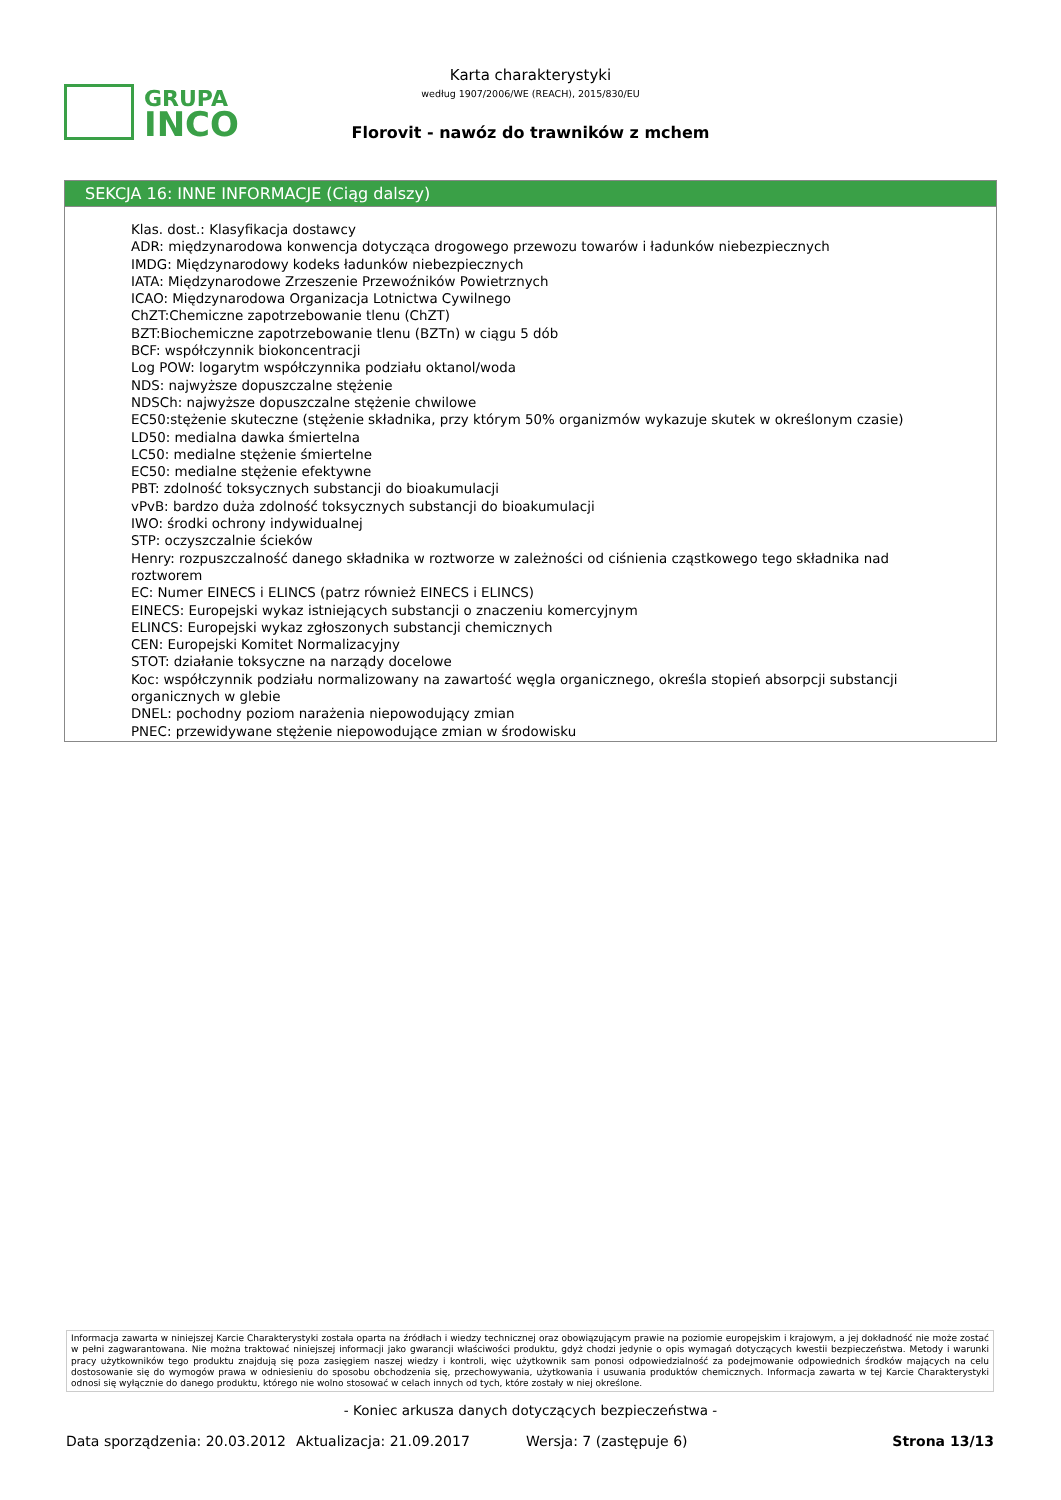GRUPA
INCO
Karta charakterystyki
według 1907/2006/WE (REACH), 2015/830/EU
Florovit - nawóz do trawników z mchem
SEKCJA 16: INNE INFORMACJE (Ciąg dalszy)
Klas. dost.: Klasyfikacja dostawcy
ADR: międzynarodowa konwencja dotycząca drogowego przewozu towarów i ładunków niebezpiecznych
IMDG: Międzynarodowy kodeks ładunków niebezpiecznych
IATA: Międzynarodowe Zrzeszenie Przewoźników Powietrznych
ICAO: Międzynarodowa Organizacja Lotnictwa Cywilnego
ChZT:Chemiczne zapotrzebowanie tlenu (ChZT)
BZT:Biochemiczne zapotrzebowanie tlenu (BZTn) w ciągu 5 dób
BCF: współczynnik biokoncentracji
Log POW: logarytm współczynnika podziału oktanol/woda
NDS: najwyższe dopuszczalne stężenie
NDSCh: najwyższe dopuszczalne stężenie chwilowe
EC50:stężenie skuteczne (stężenie składnika, przy którym 50% organizmów wykazuje skutek w określonym czasie)
LD50: medialna dawka śmiertelna
LC50: medialne stężenie śmiertelne
EC50: medialne stężenie efektywne
PBT: zdolność toksycznych substancji do bioakumulacji
vPvB: bardzo duża zdolność toksycznych substancji do bioakumulacji
IWO: środki ochrony indywidualnej
STP: oczyszczalnie ścieków
Henry: rozpuszczalność danego składnika w roztworze w zależności od ciśnienia cząstkowego tego składnika nad roztworem
EC: Numer EINECS i ELINCS (patrz również EINECS i ELINCS)
EINECS: Europejski wykaz istniejących substancji o znaczeniu komercyjnym
ELINCS: Europejski wykaz zgłoszonych substancji chemicznych
CEN: Europejski Komitet Normalizacyjny
STOT: działanie toksyczne na narządy docelowe
Koc: współczynnik podziału normalizowany na zawartość węgla organicznego, określa stopień absorpcji substancji organicznych w glebie
DNEL: pochodny poziom narażenia niepowodujący zmian
PNEC: przewidywane stężenie niepowodujące zmian w środowisku
Informacja zawarta w niniejszej Karcie Charakterystyki została oparta na źródłach i wiedzy technicznej oraz obowiązującym prawie na poziomie europejskim i krajowym, a jej dokładność nie może zostać w pełni zagwarantowana. Nie można traktować niniejszej informacji jako gwarancji właściwości produktu, gdyż chodzi jedynie o opis wymagań dotyczących kwestii bezpieczeństwa. Metody i warunki pracy użytkowników tego produktu znajdują się poza zasięgiem naszej wiedzy i kontroli, więc użytkownik sam ponosi odpowiedzialność za podejmowanie odpowiednich środków mających na celu dostosowanie się do wymogów prawa w odniesieniu do sposobu obchodzenia się, przechowywania, użytkowania i usuwania produktów chemicznych. Informacja zawarta w tej Karcie Charakterystyki odnosi się wyłącznie do danego produktu, którego nie wolno stosować w celach innych od tych, które zostały w niej określone.
- Koniec arkusza danych dotyczących bezpieczeństwa -
Data sporządzenia: 20.03.2012 Aktualizacja: 21.09.2017 Wersja: 7 (zastępuje 6) Strona 13/13